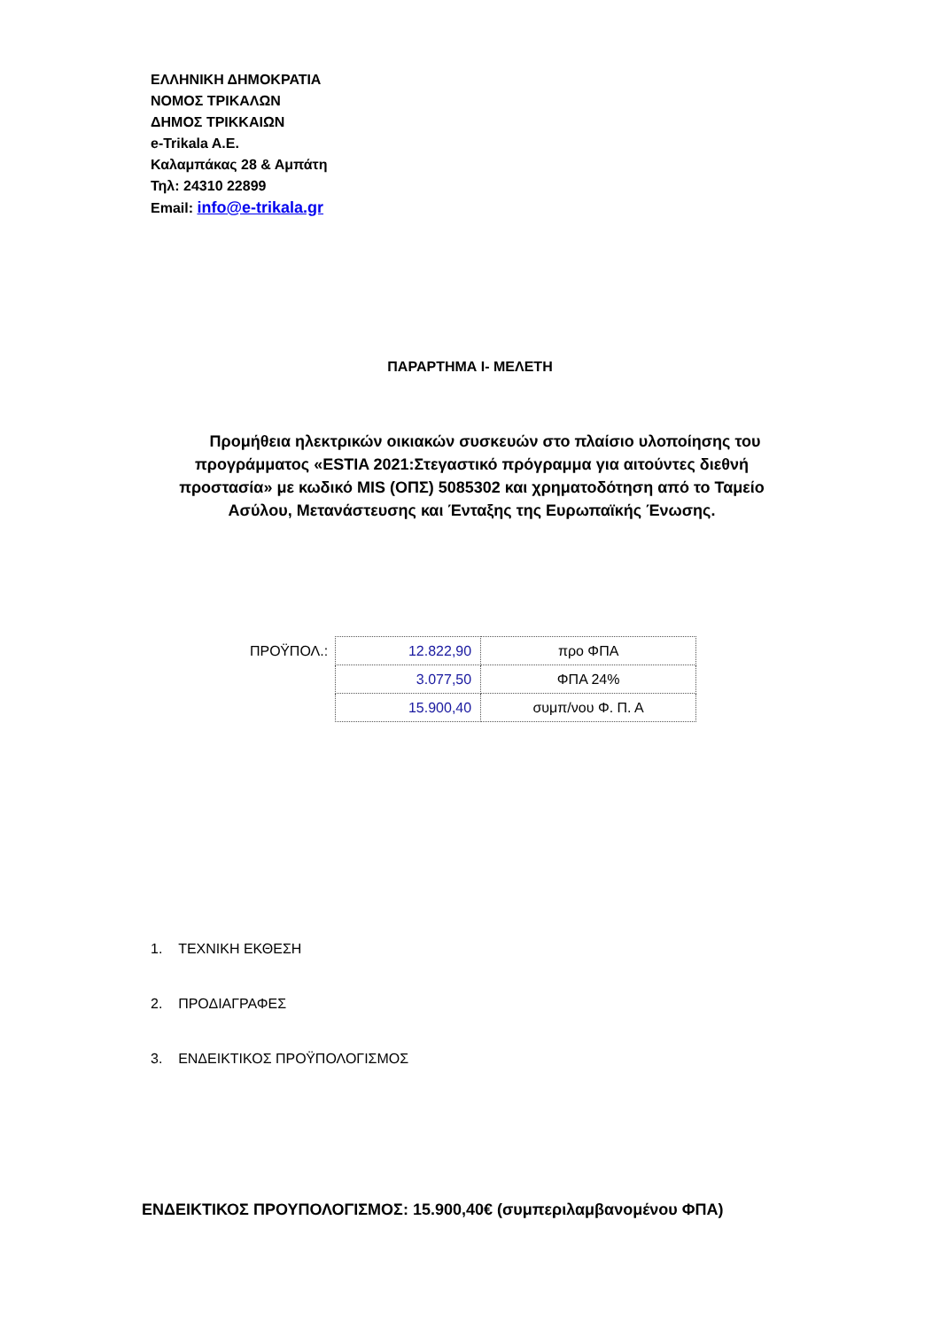ΕΛΛΗΝΙΚΗ ΔΗΜΟΚΡΑΤΙΑ
ΝΟΜΟΣ ΤΡΙΚΑΛΩΝ
ΔΗΜΟΣ ΤΡΙΚΚΑΙΩΝ
e-Trikala A.E.
Καλαμπάκας 28 & Αμπάτη
Τηλ: 24310 22899
Email: info@e-trikala.gr
ΠΑΡΑΡΤΗΜΑ Ι- ΜΕΛΕΤΗ
Προμήθεια ηλεκτρικών οικιακών συσκευών στο πλαίσιο υλοποίησης του προγράμματος «ESTIA 2021:Στεγαστικό πρόγραμμα για αιτούντες διεθνή προστασία» με κωδικό MIS (ΟΠΣ) 5085302 και χρηματοδότηση από το Ταμείο Ασύλου, Μετανάστευσης και Ένταξης της Ευρωπαϊκής Ένωσης.
ΠΡΟΫΠΟΛ.:
| 12.822,90 | προ ΦΠΑ |
| 3.077,50 | ΦΠΑ 24% |
| 15.900,40 | συμπ/νου Φ. Π. Α |
1. ΤΕΧΝΙΚΗ ΕΚΘΕΣΗ
2. ΠΡΟΔΙΑΓΡΑΦΕΣ
3. ΕΝΔΕΙΚΤΙΚΟΣ ΠΡΟΫΠΟΛΟΓΙΣΜΟΣ
ΕΝΔΕΙΚΤΙΚΟΣ ΠΡΟΥΠΟΛΟΓΙΣΜΟΣ: 15.900,40€ (συμπεριλαμβανομένου ΦΠΑ)